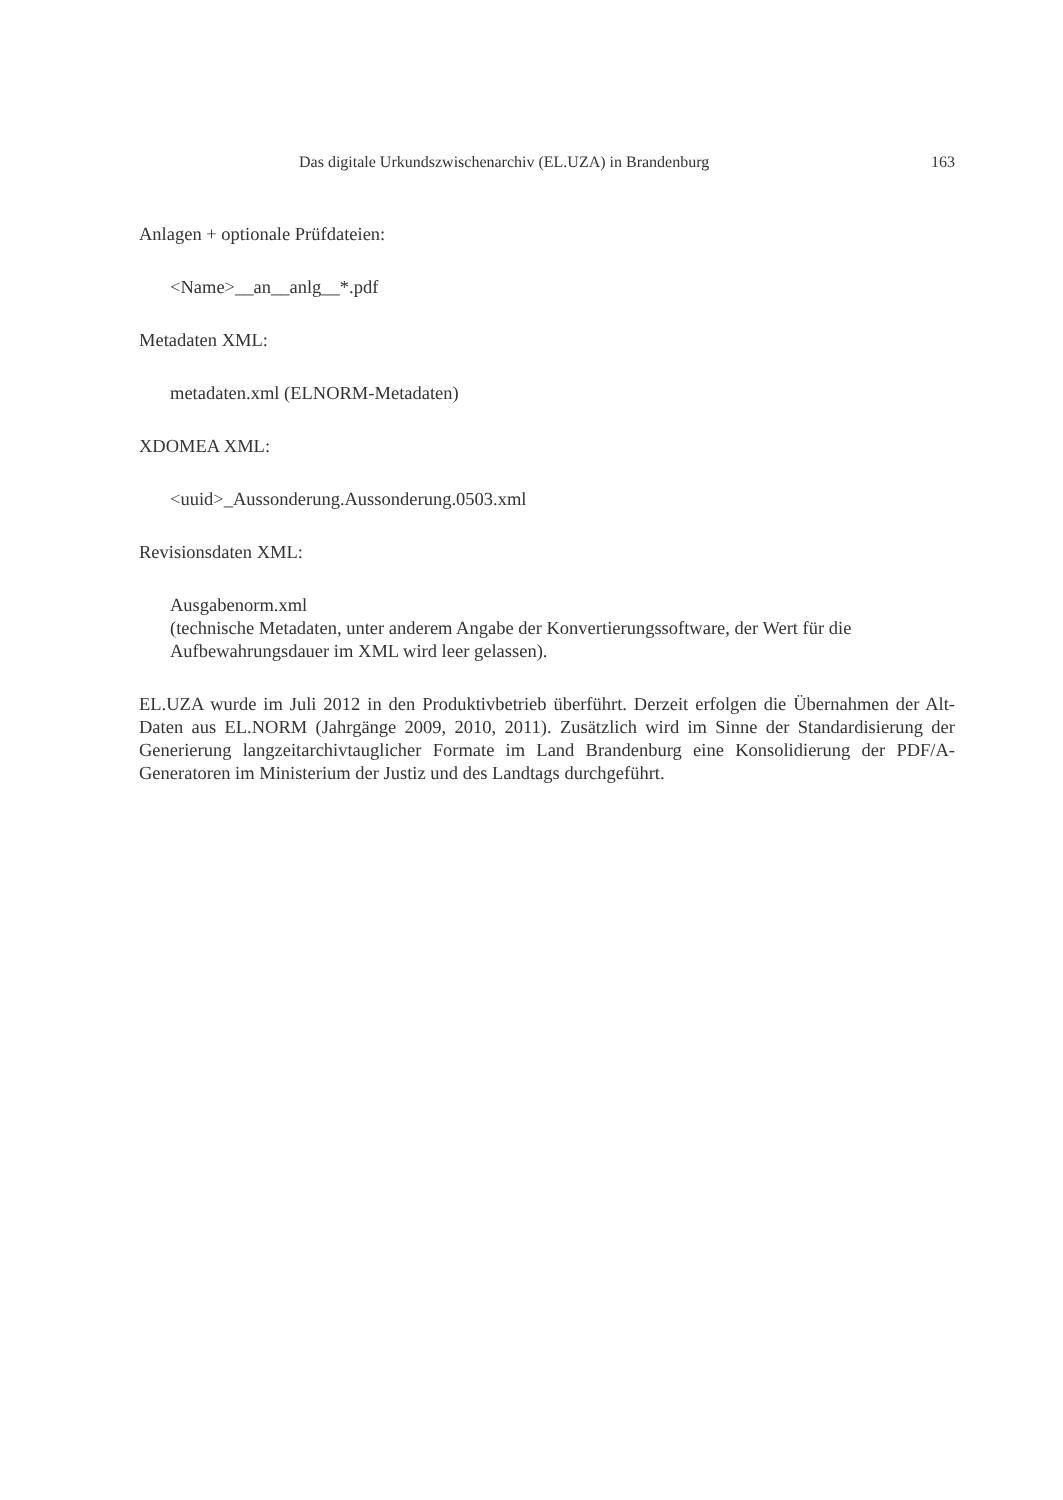Das digitale Urkundszwischenarchiv (EL.UZA) in Brandenburg 163
Anlagen + optionale Prüfdateien:
<Name>__an__anlg__*.pdf
Metadaten XML:
metadaten.xml (ELNORM-Metadaten)
XDOMEA XML:
<uuid>_Aussonderung.Aussonderung.0503.xml
Revisionsdaten XML:
Ausgabenorm.xml
(technische Metadaten, unter anderem Angabe der Konvertierungssoftware, der Wert für die Aufbewahrungsdauer im XML wird leer gelassen).
EL.UZA wurde im Juli 2012 in den Produktivbetrieb überführt. Derzeit erfolgen die Übernahmen der Alt-Daten aus EL.NORM (Jahrgänge 2009, 2010, 2011). Zusätzlich wird im Sinne der Standardisierung der Generierung langzeitarchivtauglicher Formate im Land Brandenburg eine Konsolidierung der PDF/A-Generatoren im Ministerium der Justiz und des Landtags durchgeführt.